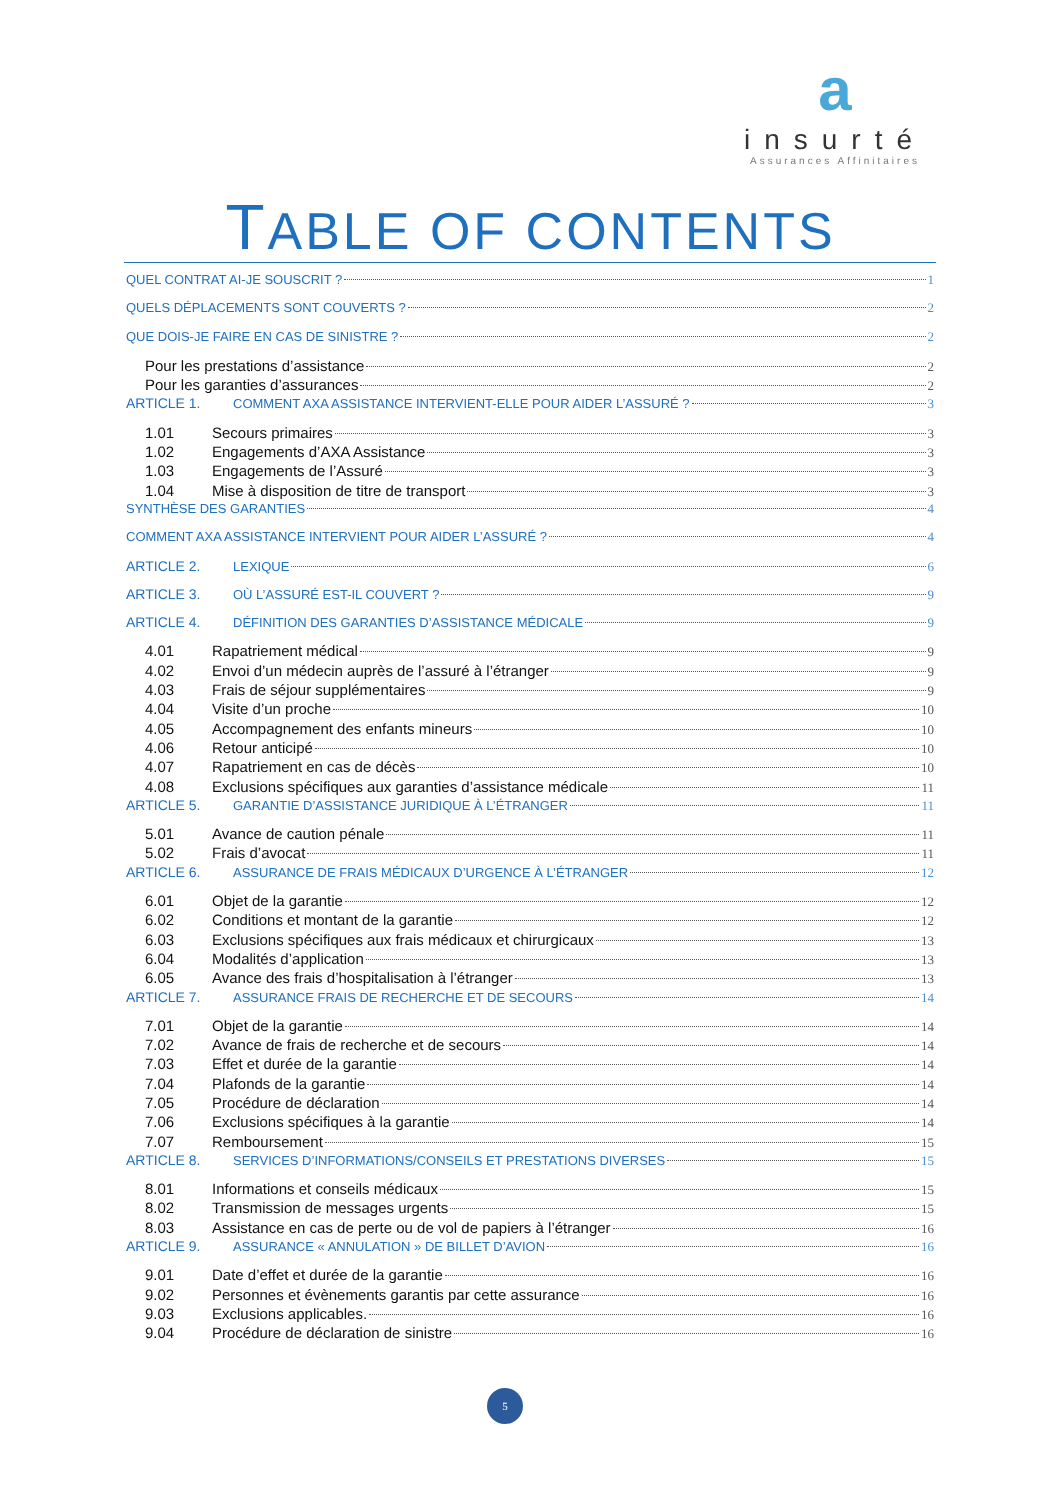a
insurté
Assurances Affinitaires
TABLE OF CONTENTS
QUEL CONTRAT AI-JE SOUSCRIT ? 1
QUELS DÉPLACEMENTS SONT COUVERTS ? 2
QUE DOIS-JE FAIRE EN CAS DE SINISTRE ? 2
Pour les prestations d’assistance 2
Pour les garanties d’assurances 2
ARTICLE 1. COMMENT AXA ASSISTANCE INTERVIENT-ELLE POUR AIDER L’ASSURÉ ? 3
1.01 Secours primaires 3
1.02 Engagements d’AXA Assistance 3
1.03 Engagements de l’Assuré 3
1.04 Mise à disposition de titre de transport 3
SYNTHÈSE DES GARANTIES 4
COMMENT AXA ASSISTANCE INTERVIENT POUR AIDER L’ASSURÉ ? 4
ARTICLE 2. LEXIQUE 6
ARTICLE 3. OÙ L’ASSURÉ EST-IL COUVERT ? 9
ARTICLE 4. DÉFINITION DES GARANTIES D’ASSISTANCE MÉDICALE 9
4.01 Rapatriement médical 9
4.02 Envoi d’un médecin auprès de l’assuré à l’étranger 9
4.03 Frais de séjour supplémentaires 9
4.04 Visite d’un proche 10
4.05 Accompagnement des enfants mineurs 10
4.06 Retour anticipé 10
4.07 Rapatriement en cas de décès 10
4.08 Exclusions spécifiques aux garanties d’assistance médicale 11
ARTICLE 5. GARANTIE D’ASSISTANCE JURIDIQUE À L’ÉTRANGER 11
5.01 Avance de caution pénale 11
5.02 Frais d’avocat 11
ARTICLE 6. ASSURANCE DE FRAIS MÉDICAUX D’URGENCE À L’ÉTRANGER 12
6.01 Objet de la garantie 12
6.02 Conditions et montant de la garantie 12
6.03 Exclusions spécifiques aux frais médicaux et chirurgicaux 13
6.04 Modalités d’application 13
6.05 Avance des frais d’hospitalisation à l’étranger 13
ARTICLE 7. ASSURANCE FRAIS DE RECHERCHE ET DE SECOURS 14
7.01 Objet de la garantie 14
7.02 Avance de frais de recherche et de secours 14
7.03 Effet et durée de la garantie 14
7.04 Plafonds de la garantie 14
7.05 Procédure de déclaration 14
7.06 Exclusions spécifiques à la garantie 14
7.07 Remboursement 15
ARTICLE 8. SERVICES D’INFORMATIONS/CONSEILS ET PRESTATIONS DIVERSES 15
8.01 Informations et conseils médicaux 15
8.02 Transmission de messages urgents 15
8.03 Assistance en cas de perte ou de vol de papiers à l’étranger 16
ARTICLE 9. ASSURANCE « ANNULATION » DE BILLET D’AVION 16
9.01 Date d’effet et durée de la garantie 16
9.02 Personnes et évènements garantis par cette assurance 16
9.03 Exclusions applicables. 16
9.04 Procédure de déclaration de sinistre 16
5